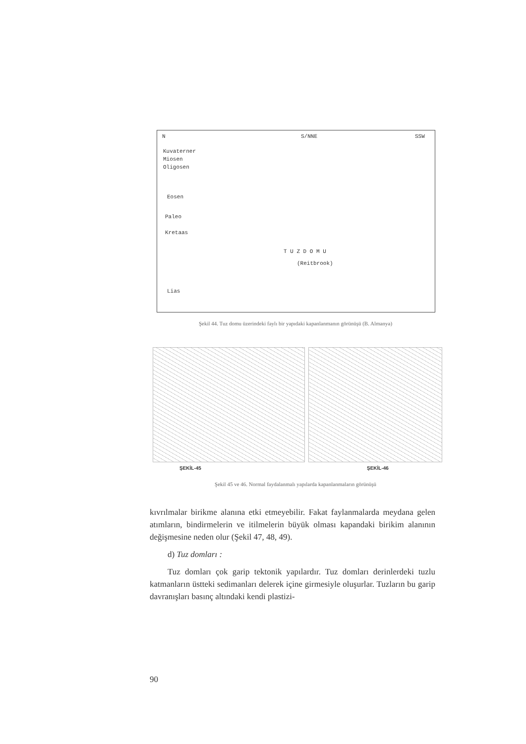N S/NNE SSW
Kuvaterner
Miosen
Oligosen
Eosen
Paleo
Kretaas
T U Z D O M U
(Reitbrook)
Lias
Şekil 44. Tuz domu üzerindeki faylı bir yapıdaki kapanlanmanın görünüşü (B. Almanya)
ŞEKİL-45 ŞEKİL-46
Şekil 45 ve 46. Normal faydalanmalı yapılarda kapanlanmaların görünüşü
kıvrılmalar birikme alanına etki etmeyebilir. Fakat faylanmalarda meydana gelen atımların, bindirmelerin ve itilmelerin büyük olması kapandaki birikim alanının değişmesine neden olur (Şekil 47, 48, 49).
d) Tuz domları :
Tuz domları çok garip tektonik yapılardır. Tuz domları derinlerdeki tuzlu katmanların üstteki sedimanları delerek içine girmesiyle oluşurlar. Tuzların bu garip davranışları basınç altındaki kendi plastizi-
90